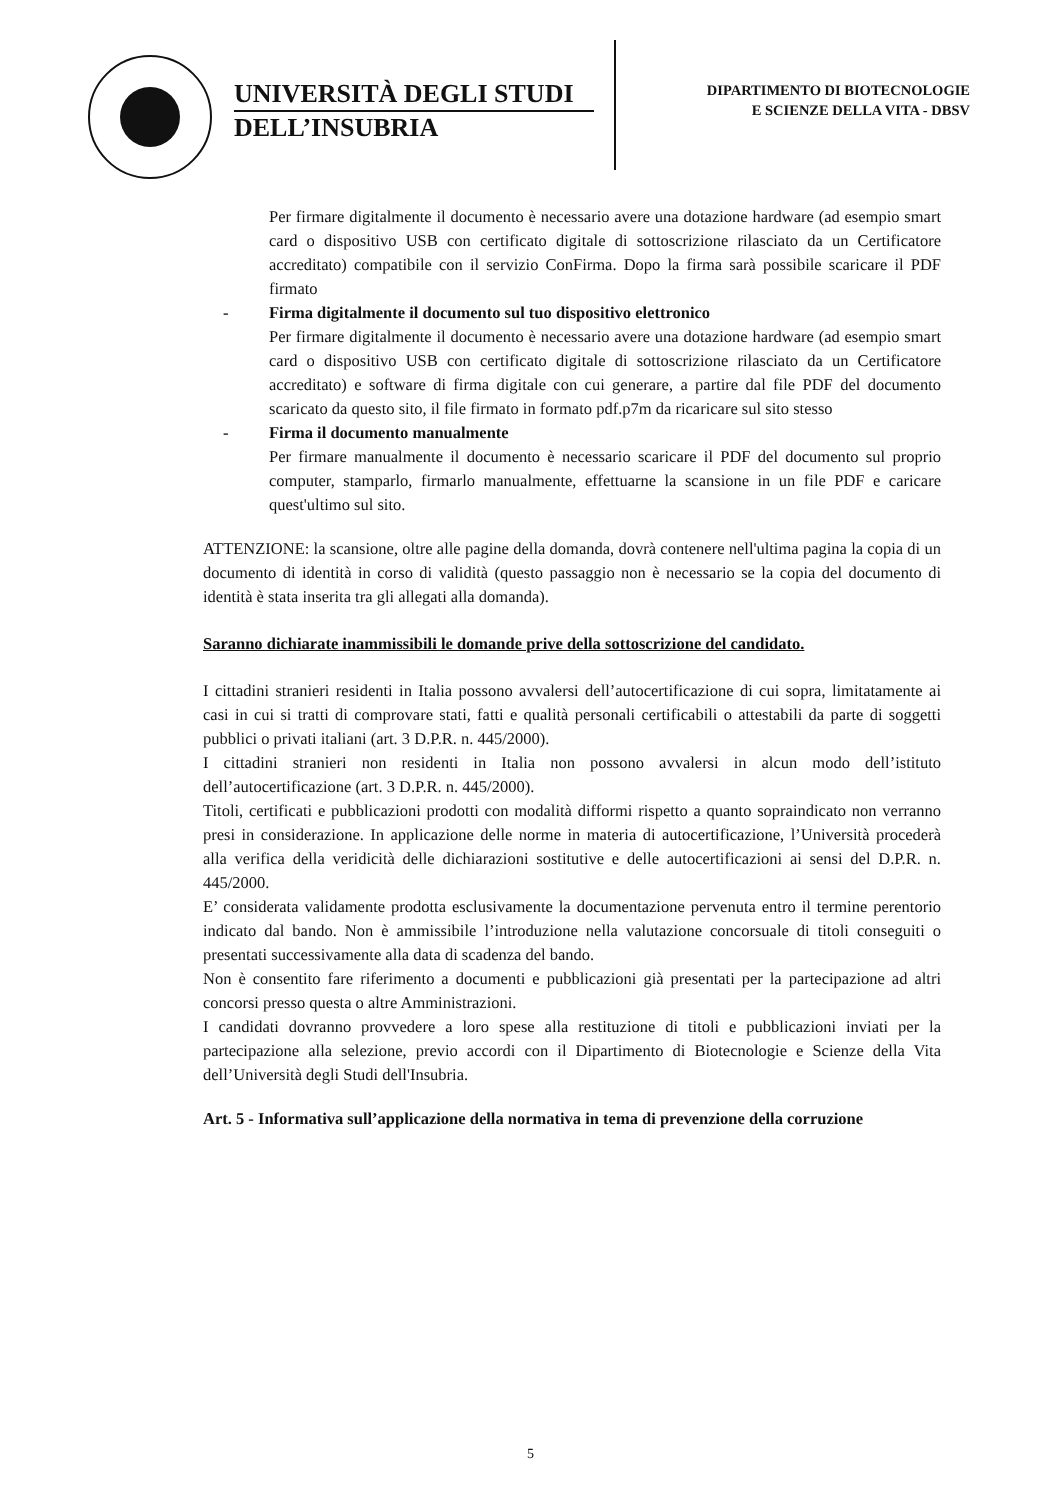UNIVERSITÀ DEGLI STUDI
DELL’INSUBRIA
DIPARTIMENTO DI BIOTECNOLOGIE
E SCIENZE DELLA VITA - DBSV
Per firmare digitalmente il documento è necessario avere una dotazione hardware (ad esempio smart card o dispositivo USB con certificato digitale di sottoscrizione rilasciato da un Certificatore accreditato) compatibile con il servizio ConFirma. Dopo la firma sarà possibile scaricare il PDF firmato
- Firma digitalmente il documento sul tuo dispositivo elettronico
Per firmare digitalmente il documento è necessario avere una dotazione hardware (ad esempio smart card o dispositivo USB con certificato digitale di sottoscrizione rilasciato da un Certificatore accreditato) e software di firma digitale con cui generare, a partire dal file PDF del documento scaricato da questo sito, il file firmato in formato pdf.p7m da ricaricare sul sito stesso
- Firma il documento manualmente
Per firmare manualmente il documento è necessario scaricare il PDF del documento sul proprio computer, stamparlo, firmarlo manualmente, effettuarne la scansione in un file PDF e caricare quest'ultimo sul sito.
ATTENZIONE: la scansione, oltre alle pagine della domanda, dovrà contenere nell'ultima pagina la copia di un documento di identità in corso di validità (questo passaggio non è necessario se la copia del documento di identità è stata inserita tra gli allegati alla domanda).
Saranno dichiarate inammissibili le domande prive della sottoscrizione del candidato.
I cittadini stranieri residenti in Italia possono avvalersi dell’autocertificazione di cui sopra, limitatamente ai casi in cui si tratti di comprovare stati, fatti e qualità personali certificabili o attestabili da parte di soggetti pubblici o privati italiani (art. 3 D.P.R. n. 445/2000).
I cittadini stranieri non residenti in Italia non possono avvalersi in alcun modo dell’istituto dell’autocertificazione (art. 3 D.P.R. n. 445/2000).
Titoli, certificati e pubblicazioni prodotti con modalità difformi rispetto a quanto sopraindicato non verranno presi in considerazione. In applicazione delle norme in materia di autocertificazione, l’Università procederà alla verifica della veridicità delle dichiarazioni sostitutive e delle autocertificazioni ai sensi del D.P.R. n. 445/2000.
E’ considerata validamente prodotta esclusivamente la documentazione pervenuta entro il termine perentorio indicato dal bando. Non è ammissibile l’introduzione nella valutazione concorsuale di titoli conseguiti o presentati successivamente alla data di scadenza del bando.
Non è consentito fare riferimento a documenti e pubblicazioni già presentati per la partecipazione ad altri concorsi presso questa o altre Amministrazioni.
I candidati dovranno provvedere a loro spese alla restituzione di titoli e pubblicazioni inviati per la partecipazione alla selezione, previo accordi con il Dipartimento di Biotecnologie e Scienze della Vita dell’Università degli Studi dell'Insubria.
Art. 5 - Informativa sull’applicazione della normativa in tema di prevenzione della corruzione
5